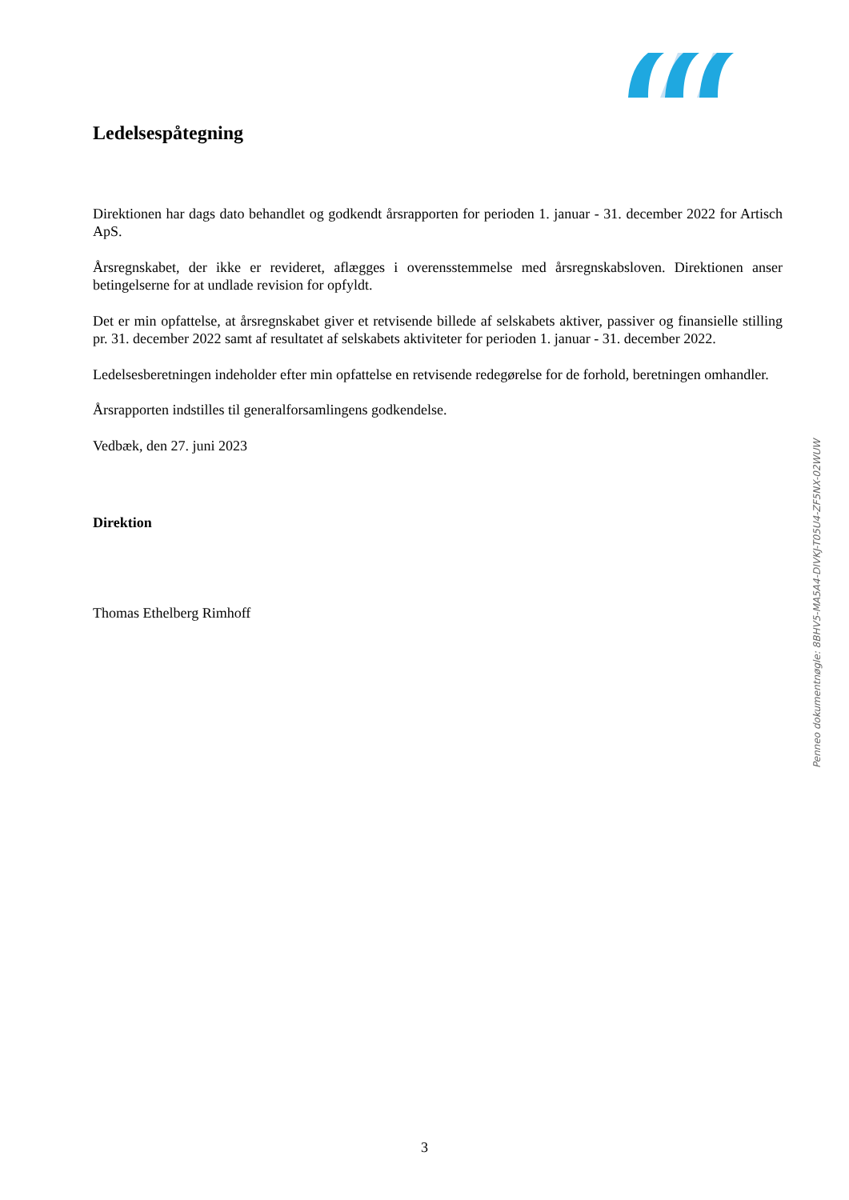Ledelsespåtegning
Direktionen har dags dato behandlet og godkendt årsrapporten for perioden 1. januar - 31. december 2022 for Artisch ApS.
Årsregnskabet, der ikke er revideret, aflægges i overensstemmelse med årsregnskabsloven. Direktionen anser betingelserne for at undlade revision for opfyldt.
Det er min opfattelse, at årsregnskabet giver et retvisende billede af selskabets aktiver, passiver og finansielle stilling pr. 31. december 2022 samt af resultatet af selskabets aktiviteter for perioden 1. januar - 31. december 2022.
Ledelsesberetningen indeholder efter min opfattelse en retvisende redegørelse for de forhold, beretningen omhandler.
Årsrapporten indstilles til generalforsamlingens godkendelse.
Vedbæk, den 27. juni 2023
Direktion
Thomas Ethelberg Rimhoff
Penneo dokumentnøgle: 8BHV5-MA5A4-DIVKJ-T05U4-ZF5NX-02WUW
3